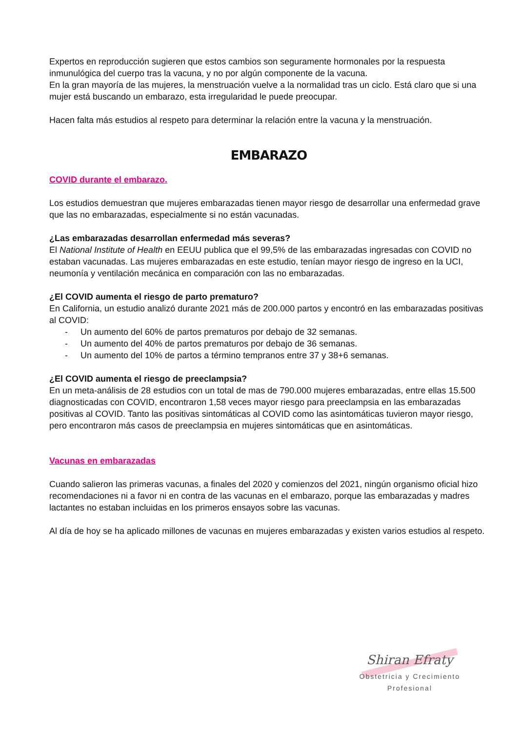Expertos en reproducción sugieren que estos cambios son seguramente hormonales por la respuesta inmunulógica del cuerpo tras la vacuna, y no por algún componente de la vacuna.
En la gran mayoría de las mujeres, la menstruación vuelve a la normalidad tras un ciclo. Está claro que si una mujer está buscando un embarazo, esta irregularidad le puede preocupar.
Hacen falta más estudios al respeto para determinar la relación entre la vacuna y la menstruación.
EMBARAZO
COVID durante el embarazo.
Los estudios demuestran que mujeres embarazadas tienen mayor riesgo de desarrollar una enfermedad grave que las no embarazadas, especialmente si no están vacunadas.
¿Las embarazadas desarrollan enfermedad más severas?
El National Institute of Health en EEUU publica que el 99,5% de las embarazadas ingresadas con COVID no estaban vacunadas. Las mujeres embarazadas en este estudio, tenían mayor riesgo de ingreso en la UCI, neumonía y ventilación mecánica en comparación con las no embarazadas.
¿El COVID aumenta el riesgo de parto prematuro?
En California, un estudio analizó durante 2021 más de 200.000 partos y encontró en las embarazadas positivas al COVID:
- Un aumento del 60% de partos prematuros por debajo de 32 semanas.
- Un aumento del 40% de partos prematuros por debajo de 36 semanas.
- Un aumento del 10% de partos a término tempranos entre 37 y 38+6 semanas.
¿El COVID aumenta el riesgo de preeclampsia?
En un meta-análisis de 28 estudios con un total de mas de 790.000 mujeres embarazadas, entre ellas 15.500 diagnosticadas con COVID, encontraron 1,58 veces mayor riesgo para preeclampsia en las embarazadas positivas al COVID. Tanto las positivas sintomáticas al COVID como las asintomáticas tuvieron mayor riesgo, pero encontraron más casos de preeclampsia en mujeres sintomáticas que en asintomáticas.
Vacunas en embarazadas
Cuando salieron las primeras vacunas, a finales del 2020 y comienzos del 2021, ningún organismo oficial hizo recomendaciones ni a favor ni en contra de las vacunas en el embarazo, porque las embarazadas y madres lactantes no estaban incluidas en los primeros ensayos sobre las vacunas.
Al día de hoy se ha aplicado millones de vacunas en mujeres embarazadas y existen varios estudios al respeto.
Shiran Efraty
Obstetricia y Crecimiento Profesional